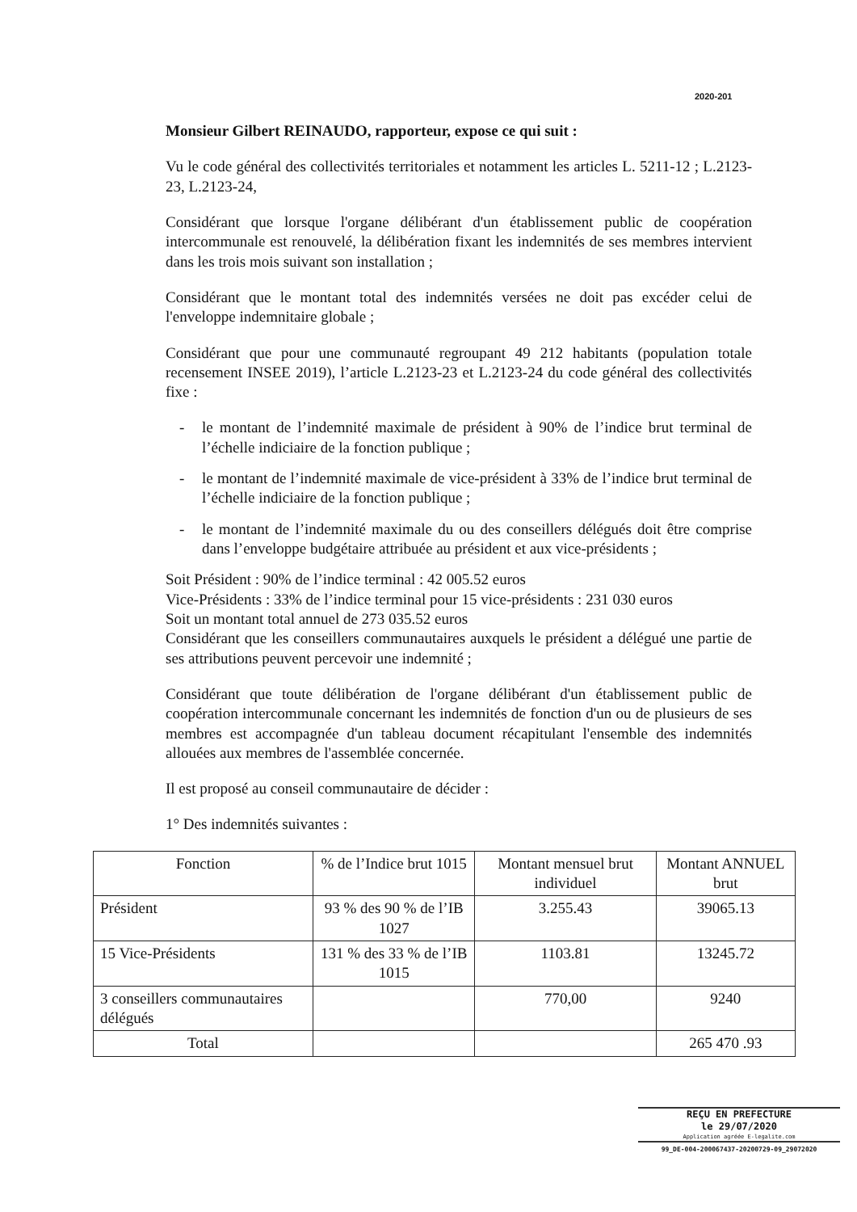2020-201
Monsieur Gilbert REINAUDO, rapporteur, expose ce qui suit :
Vu le code général des collectivités territoriales et notamment les articles L. 5211-12 ; L.2123-23, L.2123-24,
Considérant que lorsque l'organe délibérant d'un établissement public de coopération intercommunale est renouvelé, la délibération fixant les indemnités de ses membres intervient dans les trois mois suivant son installation ;
Considérant que le montant total des indemnités versées ne doit pas excéder celui de l'enveloppe indemnitaire globale ;
Considérant que pour une communauté regroupant 49 212 habitants (population totale recensement INSEE 2019), l’article L.2123-23 et L.2123-24 du code général des collectivités fixe :
- le montant de l’indemnité maximale de président à 90% de l’indice brut terminal de l’échelle indiciaire de la fonction publique ;
- le montant de l’indemnité maximale de vice-président à 33% de l’indice brut terminal de l’échelle indiciaire de la fonction publique ;
- le montant de l’indemnité maximale du ou des conseillers délégués doit être comprise dans l’enveloppe budgétaire attribuée au président et aux vice-présidents ;
Soit Président : 90% de l’indice terminal : 42 005.52 euros
Vice-Présidents : 33% de l’indice terminal pour 15 vice-présidents : 231 030 euros
Soit un montant total annuel de 273 035.52 euros
Considérant que les conseillers communautaires auxquels le président a délégué une partie de ses attributions peuvent percevoir une indemnité ;
Considérant que toute délibération de l'organe délibérant d'un établissement public de coopération intercommunale concernant les indemnités de fonction d'un ou de plusieurs de ses membres est accompagnée d'un tableau document récapitulant l'ensemble des indemnités allouées aux membres de l'assemblée concernée.
Il est proposé au conseil communautaire de décider :
1° Des indemnités suivantes :
| Fonction | % de l’Indice brut 1015 | Montant mensuel brut individuel | Montant ANNUEL brut |
| --- | --- | --- | --- |
| Président | 93 % des 90 % de l’IB 1027 | 3.255.43 | 39065.13 |
| 15 Vice-Présidents | 131 % des 33 % de l’IB 1015 | 1103.81 | 13245.72 |
| 3 conseillers communautaires délégués | | 770,00 | 9240 |
| Total | | | 265 470 .93 |
REÇU EN PREFECTURE
le 29/07/2020
Application agréée E-legalite.com
99_DE-004-200067437-20200729-09_29072020